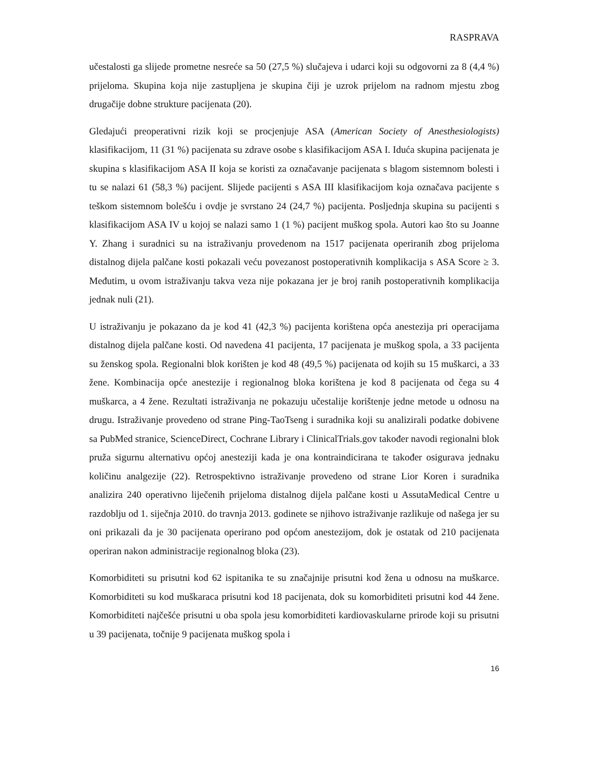RASPRAVA
učestalosti ga slijede prometne nesreće sa 50 (27,5 %) slučajeva i udarci koji su odgovorni za 8 (4,4 %) prijeloma. Skupina koja nije zastupljena je skupina čiji je uzrok prijelom na radnom mjestu zbog drugačije dobne strukture pacijenata (20).
Gledajući preoperativni rizik koji se procjenjuje ASA (American Society of Anesthesiologists) klasifikacijom, 11 (31 %) pacijenata su zdrave osobe s klasifikacijom ASA I. Iduća skupina pacijenata je skupina s klasifikacijom ASA II koja se koristi za označavanje pacijenata s blagom sistemnom bolesti i tu se nalazi 61 (58,3 %) pacijent. Slijede pacijenti s ASA III klasifikacijom koja označava pacijente s teškom sistemnom bolešću i ovdje je svrstano 24 (24,7 %) pacijenta. Posljednja skupina su pacijenti s klasifikacijom ASA IV u kojoj se nalazi samo 1 (1 %) pacijent muškog spola. Autori kao što su Joanne Y. Zhang i suradnici su na istraživanju provedenom na 1517 pacijenata operiranih zbog prijeloma distalnog dijela palčane kosti pokazali veću povezanost postoperativnih komplikacija s ASA Score ≥ 3. Međutim, u ovom istraživanju takva veza nije pokazana jer je broj ranih postoperativnih komplikacija jednak nuli (21).
U istraživanju je pokazano da je kod 41 (42,3 %) pacijenta korištena opća anestezija pri operacijama distalnog dijela palčane kosti. Od navedena 41 pacijenta, 17 pacijenata je muškog spola, a 33 pacijenta su ženskog spola. Regionalni blok korišten je kod 48 (49,5 %) pacijenata od kojih su 15 muškarci, a 33 žene. Kombinacija opće anestezije i regionalnog bloka korištena je kod 8 pacijenata od čega su 4 muškarca, a 4 žene. Rezultati istraživanja ne pokazuju učestalije korištenje jedne metode u odnosu na drugu. Istraživanje provedeno od strane Ping-TaoTseng i suradnika koji su analizirali podatke dobivene sa PubMed stranice, ScienceDirect, Cochrane Library i ClinicalTrials.gov također navodi regionalni blok pruža sigurnu alternativu općoj anesteziji kada je ona kontraindicirana te također osigurava jednaku količinu analgezije (22). Retrospektivno istraživanje provedeno od strane Lior Koren i suradnika analizira 240 operativno liječenih prijeloma distalnog dijela palčane kosti u AssutaMedical Centre u razdoblju od 1. siječnja 2010. do travnja 2013. godinete se njihovo istraživanje razlikuje od našega jer su oni prikazali da je 30 pacijenata operirano pod općom anestezijom, dok je ostatak od 210 pacijenata operiran nakon administracije regionalnog bloka (23).
Komorbiditeti su prisutni kod 62 ispitanika te su značajnije prisutni kod žena u odnosu na muškarce. Komorbiditeti su kod muškaraca prisutni kod 18 pacijenata, dok su komorbiditeti prisutni kod 44 žene. Komorbiditeti najčešće prisutni u oba spola jesu komorbiditeti kardiovaskularne prirode koji su prisutni u 39 pacijenata, točnije 9 pacijenata muškog spola i
16